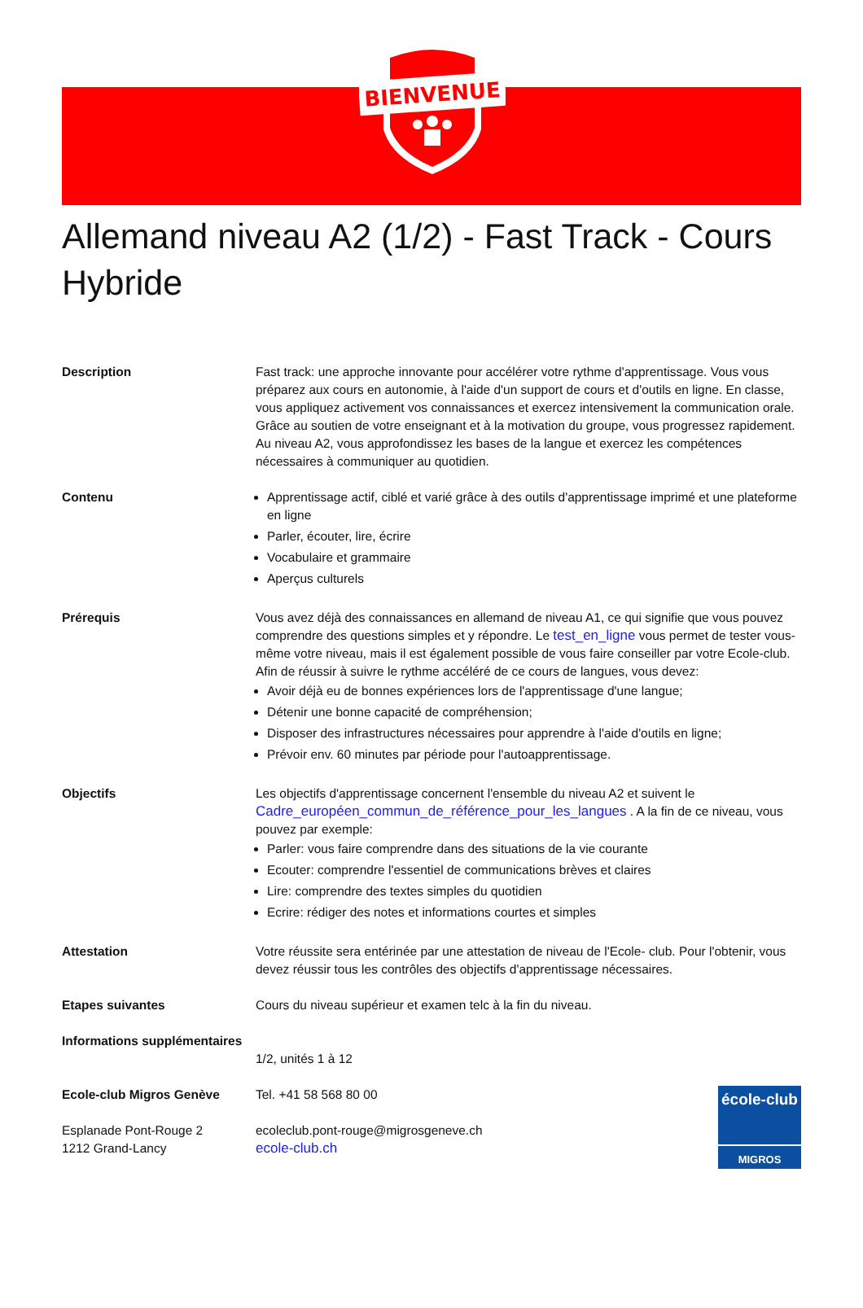BIENVENUE
Allemand niveau A2 (1/2) - Fast Track - Cours Hybride
Description Fast track: une approche innovante pour accélérer votre rythme d'apprentissage. Vous vous préparez aux cours en autonomie, à l'aide d'un support de cours et d'outils en ligne. En classe, vous appliquez activement vos connaissances et exercez intensivement la communication orale. Grâce au soutien de votre enseignant et à la motivation du groupe, vous progressez rapidement. Au niveau A2, vous approfondissez les bases de la langue et exercez les compétences nécessaires à communiquer au quotidien.
Contenu Apprentissage actif, ciblé et varié grâce à des outils d'apprentissage imprimé et une plateforme en ligne
Parler, écouter, lire, écrire
Vocabulaire et grammaire
Aperçus culturels
Prérequis Vous avez déjà des connaissances en allemand de niveau A1, ce qui signifie que vous pouvez comprendre des questions simples et y répondre. Le test_en_ligne vous permet de tester vous-même votre niveau, mais il est également possible de vous faire conseiller par votre Ecole-club. Afin de réussir à suivre le rythme accéléré de ce cours de langues, vous devez:
Avoir déjà eu de bonnes expériences lors de l'apprentissage d'une langue;
Détenir une bonne capacité de compréhension;
Disposer des infrastructures nécessaires pour apprendre à l'aide d'outils en ligne;
Prévoir env. 60 minutes par période pour l'autoapprentissage.
Objectifs Les objectifs d'apprentissage concernent l'ensemble du niveau A2 et suivent le Cadre_européen_commun_de_référence_pour_les_langues . A la fin de ce niveau, vous pouvez par exemple:
Parler: vous faire comprendre dans des situations de la vie courante
Ecouter: comprendre l'essentiel de communications brèves et claires
Lire: comprendre des textes simples du quotidien
Ecrire: rédiger des notes et informations courtes et simples
Attestation Votre réussite sera entérinée par une attestation de niveau de l'Ecole- club. Pour l'obtenir, vous devez réussir tous les contrôles des objectifs d'apprentissage nécessaires.
Etapes suivantes Cours du niveau supérieur et examen telc à la fin du niveau.
Informations supplémentaires
1/2, unités 1 à 12
Ecole-club Migros Genève
Esplanade Pont-Rouge 2
1212 Grand-Lancy
Tel. +41 58 568 80 00
ecoleclub.pont-rouge@migrosgeneve.ch
ecole-club.ch
école-club
MIGROS